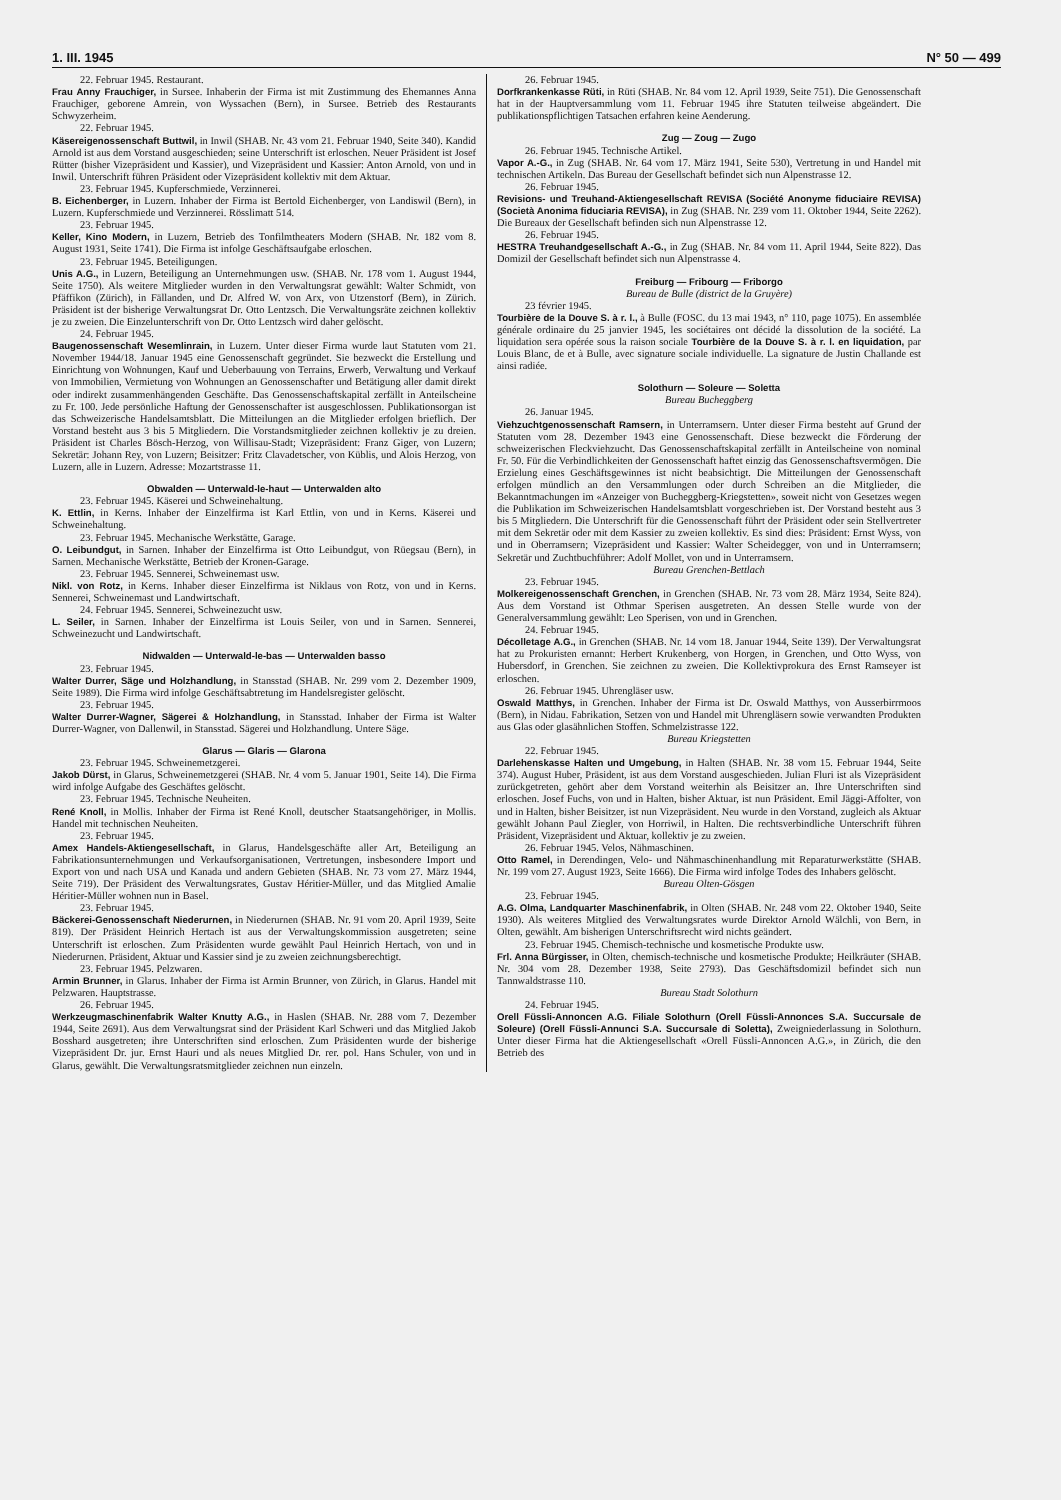1. III. 1945 N° 50 — 499
22. Februar 1945. Restaurant.
Frau Anny Frauchiger, in Sursee. Inhaberin der Firma ist mit Zustimmung des Ehemannes Anna Frauchiger, geborene Amrein, von Wyssachen (Bern), in Sursee. Betrieb des Restaurants Schwyzerheim.
22. Februar 1945.
Käsereigenossenschaft Buttwil, in Inwil (SHAB. Nr. 43 vom 21. Februar 1940, Seite 340). Kandid Arnold ist aus dem Vorstand ausgeschieden; seine Unterschrift ist erloschen. Neuer Präsident ist Josef Rütter (bisher Vizepräsident und Kassier), und Vizepräsident und Kassier: Anton Arnold, von und in Inwil. Unterschrift führen Präsident oder Vizepräsident kollektiv mit dem Aktuar.
23. Februar 1945. Kupferschmiede, Verzinnerei.
B. Eichenberger, in Luzern. Inhaber der Firma ist Bertold Eichenberger, von Landiswil (Bern), in Luzern. Kupferschmiede und Verzinnerei. Rösslimatt 514.
23. Februar 1945.
Keller, Kino Modern, in Luzern, Betrieb des Tonfilmtheaters Modern (SHAB. Nr. 182 vom 8. August 1931, Seite 1741). Die Firma ist infolge Geschäftsaufgabe erloschen.
23. Februar 1945. Beteiligungen.
Unis A.G., in Luzern, Beteiligung an Unternehmungen usw. (SHAB. Nr. 178 vom 1. August 1944, Seite 1750). Als weitere Mitglieder wurden in den Verwaltungsrat gewählt: Walter Schmidt, von Pfäffikon (Zürich), in Fällanden, und Dr. Alfred W. von Arx, von Utzenstorf (Bern), in Zürich. Präsident ist der bisherige Verwaltungsrat Dr. Otto Lentzsch. Die Verwaltungsräte zeichnen kollektiv je zu zweien. Die Einzelunterschrift von Dr. Otto Lentzsch wird daher gelöscht.
24. Februar 1945.
Baugenossenschaft Wesemlinrain, in Luzern. Unter dieser Firma wurde laut Statuten vom 21. November 1944/18. Januar 1945 eine Genossenschaft gegründet. Sie bezweckt die Erstellung und Einrichtung von Wohnungen, Kauf und Ueberbauung von Terrains, Erwerb, Verwaltung und Verkauf von Immobilien, Vermietung von Wohnungen an Genossenschafter und Betätigung aller damit direkt oder indirekt zusammenhängenden Geschäfte. Das Genossenschaftskapital zerfällt in Anteilscheine zu Fr. 100. Jede persönliche Haftung der Genossenschafter ist ausgeschlossen. Publikationsorgan ist das Schweizerische Handelsamtsblatt. Die Mitteilungen an die Mitglieder erfolgen brieflich. Der Vorstand besteht aus 3 bis 5 Mitgliedern. Die Vorstandsmitglieder zeichnen kollektiv je zu dreien. Präsident ist Charles Bösch-Herzog, von Willisau-Stadt; Vizepräsident: Franz Giger, von Luzern; Sekretär: Johann Rey, von Luzern; Beisitzer: Fritz Clavadetscher, von Küblis, und Alois Herzog, von Luzern, alle in Luzern. Adresse: Mozartstrasse 11.
Obwalden — Unterwald-le-haut — Unterwalden alto
23. Februar 1945. Käserei und Schweinehaltung.
K. Ettlin, in Kerns. Inhaber der Einzelfirma ist Karl Ettlin, von und in Kerns. Käserei und Schweinehaltung.
23. Februar 1945. Mechanische Werkstätte, Garage.
O. Leibundgut, in Sarnen. Inhaber der Einzelfirma ist Otto Leibundgut, von Rüegsau (Bern), in Sarnen. Mechanische Werkstätte, Betrieb der Kronen-Garage.
23. Februar 1945. Sennerei, Schweinemast usw.
Nikl. von Rotz, in Kerns. Inhaber dieser Einzelfirma ist Niklaus von Rotz, von und in Kerns. Sennerei, Schweinemast und Landwirtschaft.
24. Februar 1945. Sennerei, Schweinezucht usw.
L. Seiler, in Sarnen. Inhaber der Einzelfirma ist Louis Seiler, von und in Sarnen. Sennerei, Schweinezucht und Landwirtschaft.
Nidwalden — Unterwald-le-bas — Unterwalden basso
23. Februar 1945.
Walter Durrer, Säge und Holzhandlung, in Stansstad (SHAB. Nr. 299 vom 2. Dezember 1909, Seite 1989). Die Firma wird infolge Geschäftsabtretung im Handelsregister gelöscht.
23. Februar 1945.
Walter Durrer-Wagner, Sägerei & Holzhandlung, in Stansstad. Inhaber der Firma ist Walter Durrer-Wagner, von Dallenwil, in Stansstad. Sägerei und Holzhandlung. Untere Säge.
Glarus — Glaris — Glarona
23. Februar 1945. Schweinemetzgerei.
Jakob Dürst, in Glarus, Schweinemetzgerei (SHAB. Nr. 4 vom 5. Januar 1901, Seite 14). Die Firma wird infolge Aufgabe des Geschäftes gelöscht.
23. Februar 1945. Technische Neuheiten.
René Knoll, in Mollis. Inhaber der Firma ist René Knoll, deutscher Staatsangehöriger, in Mollis. Handel mit technischen Neuheiten.
23. Februar 1945.
Amex Handels-Aktiengesellschaft, in Glarus, Handelsgeschäfte aller Art, Beteiligung an Fabrikationsunternehmungen und Verkaufsorganisationen, Vertretungen, insbesondere Import und Export von und nach USA und Kanada und andern Gebieten (SHAB. Nr. 73 vom 27. März 1944, Seite 719). Der Präsident des Verwaltungsrates, Gustav Héritier-Müller, und das Mitglied Amalie Héritier-Müller wohnen nun in Basel.
23. Februar 1945.
Bäckerei-Genossenschaft Niederurnen, in Niederurnen (SHAB. Nr. 91 vom 20. April 1939, Seite 819). Der Präsident Heinrich Hertach ist aus der Verwaltungskommission ausgetreten; seine Unterschrift ist erloschen. Zum Präsidenten wurde gewählt Paul Heinrich Hertach, von und in Niederurnen. Präsident, Aktuar und Kassier sind je zu zweien zeichnungsberechtigt.
23. Februar 1945. Pelzwaren.
Armin Brunner, in Glarus. Inhaber der Firma ist Armin Brunner, von Zürich, in Glarus. Handel mit Pelzwaren. Hauptstrasse.
26. Februar 1945.
Werkzeugmaschinenfabrik Walter Knutty A.G., in Haslen (SHAB. Nr. 288 vom 7. Dezember 1944, Seite 2691). Aus dem Verwaltungsrat sind der Präsident Karl Schweri und das Mitglied Jakob Bosshard ausgetreten; ihre Unterschriften sind erloschen. Zum Präsidenten wurde der bisherige Vizepräsident Dr. jur. Ernst Hauri und als neues Mitglied Dr. rer. pol. Hans Schuler, von und in Glarus, gewählt. Die Verwaltungsratsmitglieder zeichnen nun einzeln.
26. Februar 1945.
Dorfkrankenkasse Rüti, in Rüti (SHAB. Nr. 84 vom 12. April 1939, Seite 751). Die Genossenschaft hat in der Hauptversammlung vom 11. Februar 1945 ihre Statuten teilweise abgeändert. Die publikationspflichtigen Tatsachen erfahren keine Aenderung.
Zug — Zoug — Zugo
26. Februar 1945. Technische Artikel.
Vapor A.-G., in Zug (SHAB. Nr. 64 vom 17. März 1941, Seite 530), Vertretung in und Handel mit technischen Artikeln. Das Bureau der Gesellschaft befindet sich nun Alpenstrasse 12.
26. Februar 1945.
Revisions- und Treuhand-Aktiengesellschaft REVISA (Société Anonyme fiduciaire REVISA) (Società Anonima fiduciaria REVISA), in Zug (SHAB. Nr. 239 vom 11. Oktober 1944, Seite 2262). Die Bureaux der Gesellschaft befinden sich nun Alpenstrasse 12.
26. Februar 1945.
HESTRA Treuhandgesellschaft A.-G., in Zug (SHAB. Nr. 84 vom 11. April 1944, Seite 822). Das Domizil der Gesellschaft befindet sich nun Alpenstrasse 4.
Freiburg — Fribourg — Friborgo
Bureau de Bulle (district de la Gruyère)
23 février 1945.
Tourbière de la Douve S. à r. l., à Bulle (FOSC. du 13 mai 1943, n° 110, page 1075). En assemblée générale ordinaire du 25 janvier 1945, les sociétaires ont décidé la dissolution de la société. La liquidation sera opérée sous la raison sociale Tourbière de la Douve S. à r. l. en liquidation, par Louis Blanc, de et à Bulle, avec signature sociale individuelle. La signature de Justin Challande est ainsi radiée.
Solothurn — Soleure — Soletta
Bureau Bucheggberg
26. Januar 1945.
Viehzuchtgenossenschaft Ramsern, in Unterramsern. Unter dieser Firma besteht auf Grund der Statuten vom 28. Dezember 1943 eine Genossenschaft. Diese bezweckt die Förderung der schweizerischen Fleckviehzucht. Das Genossenschaftskapital zerfällt in Anteilscheine von nominal Fr. 50. Für die Verbindlichkeiten der Genossenschaft haftet einzig das Genossenschaftsvermögen. Die Erzielung eines Geschäftsgewinnes ist nicht beabsichtigt. Die Mitteilungen der Genossenschaft erfolgen mündlich an den Versammlungen oder durch Schreiben an die Mitglieder, die Bekanntmachungen im «Anzeiger von Bucheggberg-Kriegstetten», soweit nicht von Gesetzes wegen die Publikation im Schweizerischen Handelsamtsblatt vorgeschrieben ist. Der Vorstand besteht aus 3 bis 5 Mitgliedern. Die Unterschrift für die Genossenschaft führt der Präsident oder sein Stellvertreter mit dem Sekretär oder mit dem Kassier zu zweien kollektiv. Es sind dies: Präsident: Ernst Wyss, von und in Oberramsern; Vizepräsident und Kassier: Walter Scheidegger, von und in Unterramsern; Sekretär und Zuchtbuchführer: Adolf Mollet, von und in Unterramsern.
Bureau Grenchen-Bettlach
23. Februar 1945.
Molkereigenossenschaft Grenchen, in Grenchen (SHAB. Nr. 73 vom 28. März 1934, Seite 824). Aus dem Vorstand ist Othmar Sperisen ausgetreten. An dessen Stelle wurde von der Generalversammlung gewählt: Leo Sperisen, von und in Grenchen.
24. Februar 1945.
Décolletage A.G., in Grenchen (SHAB. Nr. 14 vom 18. Januar 1944, Seite 139). Der Verwaltungsrat hat zu Prokuristen ernannt: Herbert Krukenberg, von Horgen, in Grenchen, und Otto Wyss, von Hubersdorf, in Grenchen. Sie zeichnen zu zweien. Die Kollektivprokura des Ernst Ramseyer ist erloschen.
26. Februar 1945. Uhrengläser usw.
Oswald Matthys, in Grenchen. Inhaber der Firma ist Dr. Oswald Matthys, von Ausserbirrmoos (Bern), in Nidau. Fabrikation, Setzen von und Handel mit Uhrengläsern sowie verwandten Produkten aus Glas oder glasähnlichen Stoffen. Schmelzistrasse 122.
Bureau Kriegstetten
22. Februar 1945.
Darlehenskasse Halten und Umgebung, in Halten (SHAB. Nr. 38 vom 15. Februar 1944, Seite 374). August Huber, Präsident, ist aus dem Vorstand ausgeschieden. Julian Fluri ist als Vizepräsident zurückgetreten, gehört aber dem Vorstand weiterhin als Beisitzer an. Ihre Unterschriften sind erloschen. Josef Fuchs, von und in Halten, bisher Aktuar, ist nun Präsident. Emil Jäggi-Affolter, von und in Halten, bisher Beisitzer, ist nun Vizepräsident. Neu wurde in den Vorstand, zugleich als Aktuar gewählt Johann Paul Ziegler, von Horriwil, in Halten. Die rechtsverbindliche Unterschrift führen Präsident, Vizepräsident und Aktuar, kollektiv je zu zweien.
26. Februar 1945. Velos, Nähmaschinen.
Otto Ramel, in Derendingen, Velo- und Nähmaschinenhandlung mit Reparaturwerkstätte (SHAB. Nr. 199 vom 27. August 1923, Seite 1666). Die Firma wird infolge Todes des Inhabers gelöscht.
Bureau Olten-Gösgen
23. Februar 1945.
A.G. Olma, Landquarter Maschinenfabrik, in Olten (SHAB. Nr. 248 vom 22. Oktober 1940, Seite 1930). Als weiteres Mitglied des Verwaltungsrates wurde Direktor Arnold Wälchli, von Bern, in Olten, gewählt. Am bisherigen Unterschriftsrecht wird nichts geändert.
23. Februar 1945. Chemisch-technische und kosmetische Produkte usw.
Frl. Anna Bürgisser, in Olten, chemisch-technische und kosmetische Produkte; Heilkräuter (SHAB. Nr. 304 vom 28. Dezember 1938, Seite 2793). Das Geschäftsdomizil befindet sich nun Tannwaldstrasse 110.
Bureau Stadt Solothurn
24. Februar 1945.
Orell Füssli-Annoncen A.G. Filiale Solothurn (Orell Füssli-Annonces S.A. Succursale de Soleure) (Orell Füssli-Annunci S.A. Succursale di Soletta), Zweigniederlassung in Solothurn. Unter dieser Firma hat die Aktiengesellschaft «Orell Füssli-Annoncen A.G.», in Zürich, die den Betrieb des